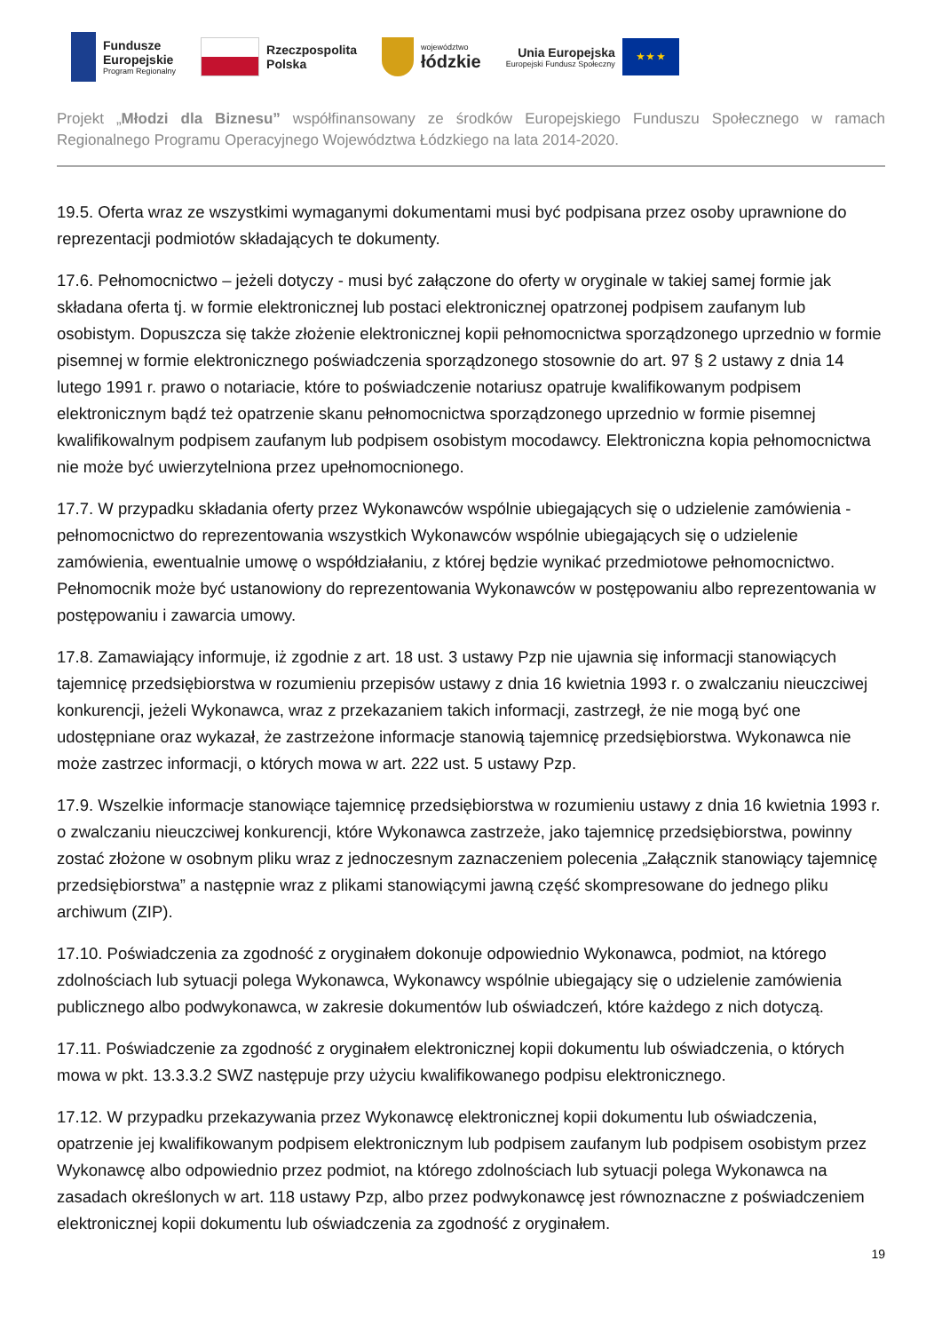Fundusze
Europejskie
Program Regionalny
Rzeczpospolita
Polska
województwo
łódzkie
Unia Europejska
Europejski Fundusz Społeczny
★ ★ ★
Projekt „Młodzi dla Biznesu” współfinansowany ze środków Europejskiego Funduszu Społecznego w ramach Regionalnego Programu Operacyjnego Województwa Łódzkiego na lata 2014-2020.
19.5. Oferta wraz ze wszystkimi wymaganymi dokumentami musi być podpisana przez osoby uprawnione do reprezentacji podmiotów składających te dokumenty.
17.6. Pełnomocnictwo – jeżeli dotyczy - musi być załączone do oferty w oryginale w takiej samej formie jak składana oferta tj. w formie elektronicznej lub postaci elektronicznej opatrzonej podpisem zaufanym lub osobistym. Dopuszcza się także złożenie elektronicznej kopii pełnomocnictwa sporządzonego uprzednio w formie pisemnej w formie elektronicznego poświadczenia sporządzonego stosownie do art. 97 § 2 ustawy z dnia 14 lutego 1991 r. prawo o notariacie, które to poświadczenie notariusz opatruje kwalifikowanym podpisem elektronicznym bądź też opatrzenie skanu pełnomocnictwa sporządzonego uprzednio w formie pisemnej kwalifikowalnym podpisem zaufanym lub podpisem osobistym mocodawcy. Elektroniczna kopia pełnomocnictwa nie może być uwierzytelniona przez upełnomocnionego.
17.7. W przypadku składania oferty przez Wykonawców wspólnie ubiegających się o udzielenie zamówienia - pełnomocnictwo do reprezentowania wszystkich Wykonawców wspólnie ubiegających się o udzielenie zamówienia, ewentualnie umowę o współdziałaniu, z której będzie wynikać przedmiotowe pełnomocnictwo. Pełnomocnik może być ustanowiony do reprezentowania Wykonawców w postępowaniu albo reprezentowania w postępowaniu i zawarcia umowy.
17.8. Zamawiający informuje, iż zgodnie z art. 18 ust. 3 ustawy Pzp nie ujawnia się informacji stanowiących tajemnicę przedsiębiorstwa w rozumieniu przepisów ustawy z dnia 16 kwietnia 1993 r. o zwalczaniu nieuczciwej konkurencji, jeżeli Wykonawca, wraz z przekazaniem takich informacji, zastrzegł, że nie mogą być one udostępniane oraz wykazał, że zastrzeżone informacje stanowią tajemnicę przedsiębiorstwa. Wykonawca nie może zastrzec informacji, o których mowa w art. 222 ust. 5 ustawy Pzp.
17.9. Wszelkie informacje stanowiące tajemnicę przedsiębiorstwa w rozumieniu ustawy z dnia 16 kwietnia 1993 r. o zwalczaniu nieuczciwej konkurencji, które Wykonawca zastrzeże, jako tajemnicę przedsiębiorstwa, powinny zostać złożone w osobnym pliku wraz z jednoczesnym zaznaczeniem polecenia „Załącznik stanowiący tajemnicę przedsiębiorstwa” a następnie wraz z plikami stanowiącymi jawną część skompresowane do jednego pliku archiwum (ZIP).
17.10. Poświadczenia za zgodność z oryginałem dokonuje odpowiednio Wykonawca, podmiot, na którego zdolnościach lub sytuacji polega Wykonawca, Wykonawcy wspólnie ubiegający się o udzielenie zamówienia publicznego albo podwykonawca, w zakresie dokumentów lub oświadczeń, które każdego z nich dotyczą.
17.11. Poświadczenie za zgodność z oryginałem elektronicznej kopii dokumentu lub oświadczenia, o których mowa w pkt. 13.3.3.2 SWZ następuje przy użyciu kwalifikowanego podpisu elektronicznego.
17.12. W przypadku przekazywania przez Wykonawcę elektronicznej kopii dokumentu lub oświadczenia, opatrzenie jej kwalifikowanym podpisem elektronicznym lub podpisem zaufanym lub podpisem osobistym przez Wykonawcę albo odpowiednio przez podmiot, na którego zdolnościach lub sytuacji polega Wykonawca na zasadach określonych w art. 118 ustawy Pzp, albo przez podwykonawcę jest równoznaczne z poświadczeniem elektronicznej kopii dokumentu lub oświadczenia za zgodność z oryginałem.
19